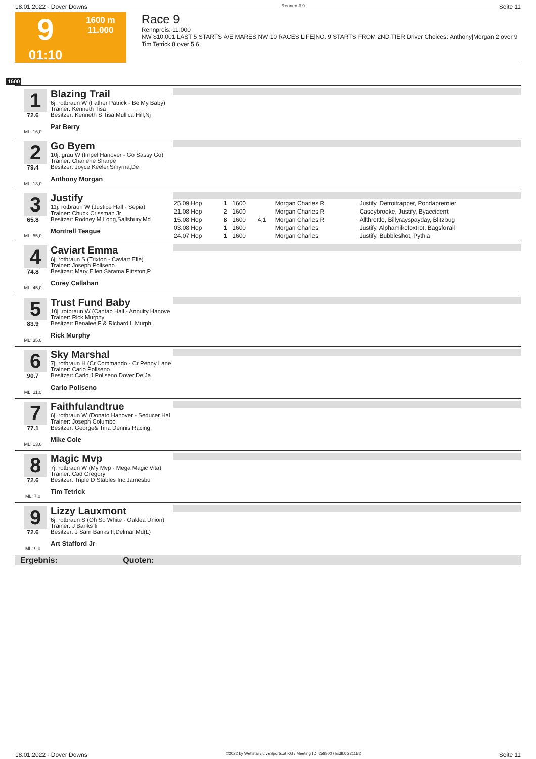18.01.2022 - Dover Downs Rennen # 9 Seite 11
9
01:10
1600 m
11.000
Race 9
Rennpreis: 11.000
NW $10,001 LAST 5 STARTS A/E MARES NW 10 RACES LIFE|NO. 9 STARTS FROM 2ND TIER Driver Choices: Anthony|Morgan 2 over 9 Tim Tetrick 8 over 5,6.
1600
1
72.6
ML: 16,0
Blazing Trail
6j. rotbraun W (Father Patrick - Be My Baby)
Trainer: Kenneth Tisa
Besitzer: Kenneth S Tisa,Mullica Hill,Nj
Pat Berry
2
79.4
ML: 13,0
Go Byem
10j. grau W (Impel Hanover - Go Sassy Go)
Trainer: Charlene Sharpe
Besitzer: Joyce Keeler,Smyrna,De
Anthony Morgan
3
65.8
ML: 55,0
Justify
11j. rotbraun W (Justice Hall - Sepia)
Trainer: Chuck Crissman Jr
Besitzer: Rodney M Long,Salisbury,Md
Montrell Teague
| 25.09 Hop | 1 | 1600 | | Morgan Charles R | Justify, Detroitrapper, Pondapremier |
| 21.08 Hop | 2 | 1600 | | Morgan Charles R | Caseybrooke, Justify, Byaccident |
| 15.08 Hop | 8 | 1600 | 4,1 | Morgan Charles R | Allthrottle, Billyrayspayday, Blitzbug |
| 03.08 Hop | 1 | 1600 | | Morgan Charles | Justify, Alphamikefoxtrot, Bagsforall |
| 24.07 Hop | 1 | 1600 | | Morgan Charles | Justify, Bubbleshot, Pythia |
4
74.8
ML: 45,0
Caviart Emma
6j. rotbraun S (Trixton - Caviart Elle)
Trainer: Joseph Poliseno
Besitzer: Mary Ellen Sarama,Pittston,P
Corey Callahan
5
83.9
ML: 35,0
Trust Fund Baby
10j. rotbraun W (Cantab Hall - Annuity Hanove
Trainer: Rick Murphy
Besitzer: Benalee F & Richard L Murph
Rick Murphy
6
90.7
ML: 11,0
Sky Marshal
7j. rotbraun H (Cr Commando - Cr Penny Lane
Trainer: Carlo Poliseno
Besitzer: Carlo J Poliseno,Dover,De;Ja
Carlo Poliseno
7
77.1
ML: 13,0
Faithfulandtrue
6j. rotbraun W (Donato Hanover - Seducer Hal
Trainer: Joseph Columbo
Besitzer: George& Tina Dennis Racing,
Mike Cole
8
72.6
ML: 7,0
Magic Mvp
7j. rotbraun W (My Mvp - Mega Magic Vita)
Trainer: Cad Gregory
Besitzer: Triple D Stables Inc,Jamesbu
Tim Tetrick
9
72.6
ML: 9,0
Lizzy Lauxmont
6j. rotbraun S (Oh So White - Oaklea Union)
Trainer: J Banks Ii
Besitzer: J Sam Banks II,Delmar,Md(L)
Art Stafford Jr
Ergebnis: Quoten:
18.01.2022 - Dover Downs ©2022 by Wettstar / LiveSports.at KG / Meeting ID: 258800 / ExtID: 221182 Seite 11